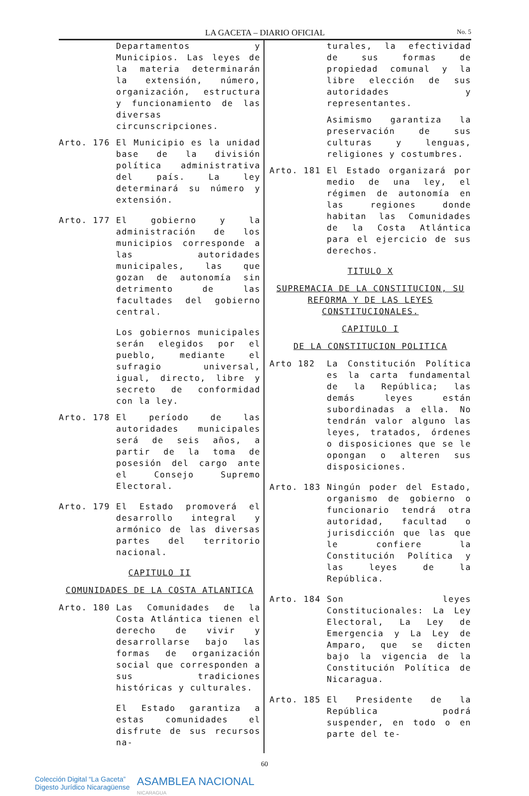LA GACETA – DIARIO OFICIAL No. 5
Departamentos y Municipios. Las leyes de la materia determinarán la extensión, número, organización, estructura y funcionamiento de las diversas circunscripciones.
Arto. 176 El Municipio es la unidad base de la división política administrativa del país. La ley determinará su número y extensión.
Arto. 177 El gobierno y la administración de los municipios corresponde a las autoridades municipales, las que gozan de autonomía sin detrimento de las facultades del gobierno central.
Los gobiernos municipales serán elegidos por el pueblo, mediante el sufragio universal, igual, directo, libre y secreto de conformidad con la ley.
Arto. 178 El período de las autoridades municipales será de seis años, a partir de la toma de posesión del cargo ante el Consejo Supremo Electoral.
Arto. 179 El Estado promoverá el desarrollo integral y armónico de las diversas partes del territorio nacional.
CAPITULO II
COMUNIDADES DE LA COSTA ATLANTICA
Arto. 180 Las Comunidades de la Costa Atlántica tienen el derecho de vivir y desarrollarse bajo las formas de organización social que corresponden a sus tradiciones históricas y culturales.
El Estado garantiza a estas comunidades el disfrute de sus recursos na-
turales, la efectividad de sus formas de propiedad comunal y la libre elección de sus autoridades y representantes.
Asimismo garantiza la preservación de sus culturas y lenguas, religiones y costumbres.
Arto. 181 El Estado organizará por medio de una ley, el régimen de autonomía en las regiones donde habitan las Comunidades de la Costa Atlántica para el ejercicio de sus derechos.
TITULO X
SUPREMACIA DE LA CONSTITUCION, SU REFORMA Y DE LAS LEYES CONSTITUCIONALES.
CAPITULO I
DE LA CONSTITUCION POLITICA
Arto 182 La Constitución Política es la carta fundamental de la República; las demás leyes están subordinadas a ella. No tendrán valor alguno las leyes, tratados, órdenes o disposiciones que se le opongan o alteren sus disposiciones.
Arto. 183 Ningún poder del Estado, organismo de gobierno o funcionario tendrá otra autoridad, facultad o jurisdicción que las que le confiere la Constitución Política y las leyes de la República.
Arto. 184 Son leyes Constitucionales: La Ley Electoral, La Ley de Emergencia y La Ley de Amparo, que se dicten bajo la vigencia de la Constitución Política de Nicaragua.
Arto. 185 El Presidente de la República podrá suspender, en todo o en parte del te-
60
Colección Digital “La Gaceta”
Digesto Jurídico Nicaragüense
ASAMBLEA NACIONAL
NICARAGUA